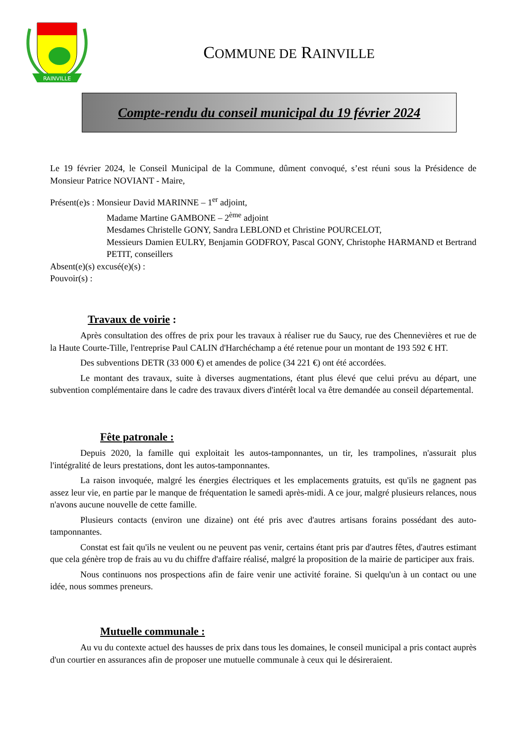RAINVILLE
COMMUNE DE RAINVILLE
Compte-rendu du conseil municipal du 19 février 2024
Le 19 février 2024, le Conseil Municipal de la Commune, dûment convoqué, s’est réuni sous la Présidence de Monsieur Patrice NOVIANT - Maire,
Présent(e)s : Monsieur David MARINNE – 1<sup>er</sup> adjoint,
Madame Martine GAMBONE – 2<sup>ème</sup> adjoint
Mesdames Christelle GONY, Sandra LEBLOND et Christine POURCELOT,
Messieurs Damien EULRY, Benjamin GODFROY, Pascal GONY, Christophe HARMAND et Bertrand PETIT, conseillers
Absent(e)(s) excusé(e)(s) :
Pouvoir(s) :
Travaux de voirie :
Après consultation des offres de prix pour les travaux à réaliser rue du Saucy, rue des Chennevières et rue de la Haute Courte-Tille, l'entreprise Paul CALIN d'Harchéchamp a été retenue pour un montant de 193 592 € HT.
Des subventions DETR (33 000 €) et amendes de police (34 221 €) ont été accordées.
Le montant des travaux, suite à diverses augmentations, étant plus élevé que celui prévu au départ, une subvention complémentaire dans le cadre des travaux divers d'intérêt local va être demandée au conseil départemental.
Fête patronale :
Depuis 2020, la famille qui exploitait les autos-tamponnantes, un tir, les trampolines, n'assurait plus l'intégralité de leurs prestations, dont les autos-tamponnantes.
La raison invoquée, malgré les énergies électriques et les emplacements gratuits, est qu'ils ne gagnent pas assez leur vie, en partie par le manque de fréquentation le samedi après-midi. A ce jour, malgré plusieurs relances, nous n'avons aucune nouvelle de cette famille.
Plusieurs contacts (environ une dizaine) ont été pris avec d'autres artisans forains possédant des auto-tamponnantes.
Constat est fait qu'ils ne veulent ou ne peuvent pas venir, certains étant pris par d'autres fêtes, d'autres estimant que cela génère trop de frais au vu du chiffre d'affaire réalisé, malgré la proposition de la mairie de participer aux frais.
Nous continuons nos prospections afin de faire venir une activité foraine. Si quelqu'un à un contact ou une idée, nous sommes preneurs.
Mutuelle communale :
Au vu du contexte actuel des hausses de prix dans tous les domaines, le conseil municipal a pris contact auprès d'un courtier en assurances afin de proposer une mutuelle communale à ceux qui le désireraient.